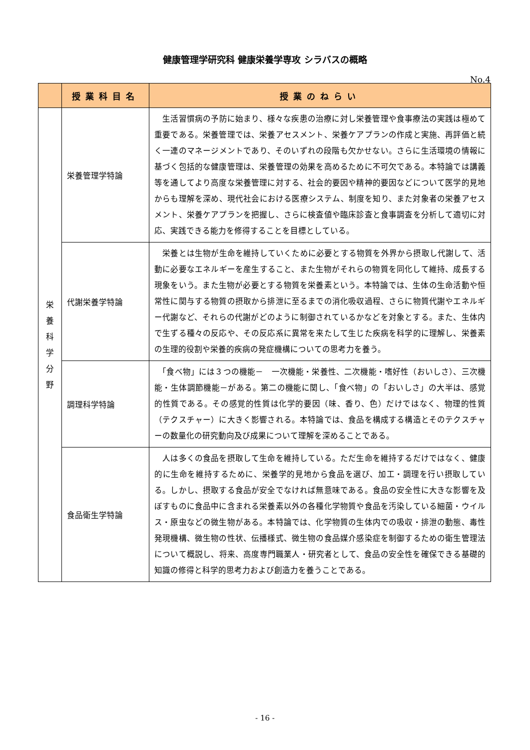健康管理学研究科 健康栄養学専攻 シラバスの概略
No.4
| | 授業科目名 | 授業のねらい |
| --- | --- | --- |
| 栄 養 科 学 分 野 | 栄養管理学特論 | 生活習慣病の予防に始まり、様々な疾患の治療に対し栄養管理や食事療法の実践は極めて重要である。栄養管理では、栄養アセスメント、栄養ケアプランの作成と実施、再評価と続く一連のマネージメントであり、そのいずれの段階も欠かせない。さらに生活環境の情報に基づく包括的な健康管理は、栄養管理の効果を高めるために不可欠である。本特論では講義等を通してより高度な栄養管理に対する、社会的要因や精神的要因などについて医学的見地からも理解を深め、現代社会における医療システム、制度を知り、また対象者の栄養アセスメント、栄養ケアプランを把握し、さらに検査値や臨床診査と食事調査を分析して適切に対応、実践できる能力を修得することを目標としている。 |
| | 代謝栄養学特論 | 栄養とは生物が生命を維持していくために必要とする物質を外界から摂取し代謝して、活動に必要なエネルギーを産生すること、また生物がそれらの物質を同化して維持、成長する現象をいう。また生物が必要とする物質を栄養素という。本特論では、生体の生命活動や恒常性に関与する物質の摂取から排泄に至るまでの消化吸収過程、さらに物質代謝やエネルギー代謝など、それらの代謝がどのように制御されているかなどを対象とする。また、生体内で生ずる種々の反応や、その反応系に異常を来たして生じた疾病を科学的に理解し、栄養素の生理的役割や栄養的疾病の発症機構についての思考力を養う。 |
| | 調理科学特論 | 「食べ物」には３つの機能－ 一次機能・栄養性、二次機能・嗜好性（おいしさ）、三次機能・生体調節機能－がある。第二の機能に関し、「食べ物」の「おいしさ」の大半は、感覚的性質である。その感覚的性質は化学的要因（味、香り、色）だけではなく、物理的性質（テクスチャー）に大きく影響される。本特論では、食品を構成する構造とそのテクスチャーの数量化の研究動向及び成果について理解を深めることである。 |
| | 食品衛生学特論 | 人は多くの食品を摂取して生命を維持している。ただ生命を維持するだけではなく、健康的に生命を維持するために、栄養学的見地から食品を選び、加工・調理を行い摂取している。しかし、摂取する食品が安全でなければ無意味である。食品の安全性に大きな影響を及ぼすものに食品中に含まれる栄養素以外の各種化学物質や食品を汚染している細菌・ウイルス・原虫などの微生物がある。本特論では、化学物質の生体内での吸収・排泄の動態、毒性発現機構、微生物の性状、伝播様式、微生物の食品媒介感染症を制御するための衛生管理法について概説し、将来、高度専門職業人・研究者として、食品の安全性を確保できる基礎的知識の修得と科学的思考力および創造力を養うことである。 |
- 16 -